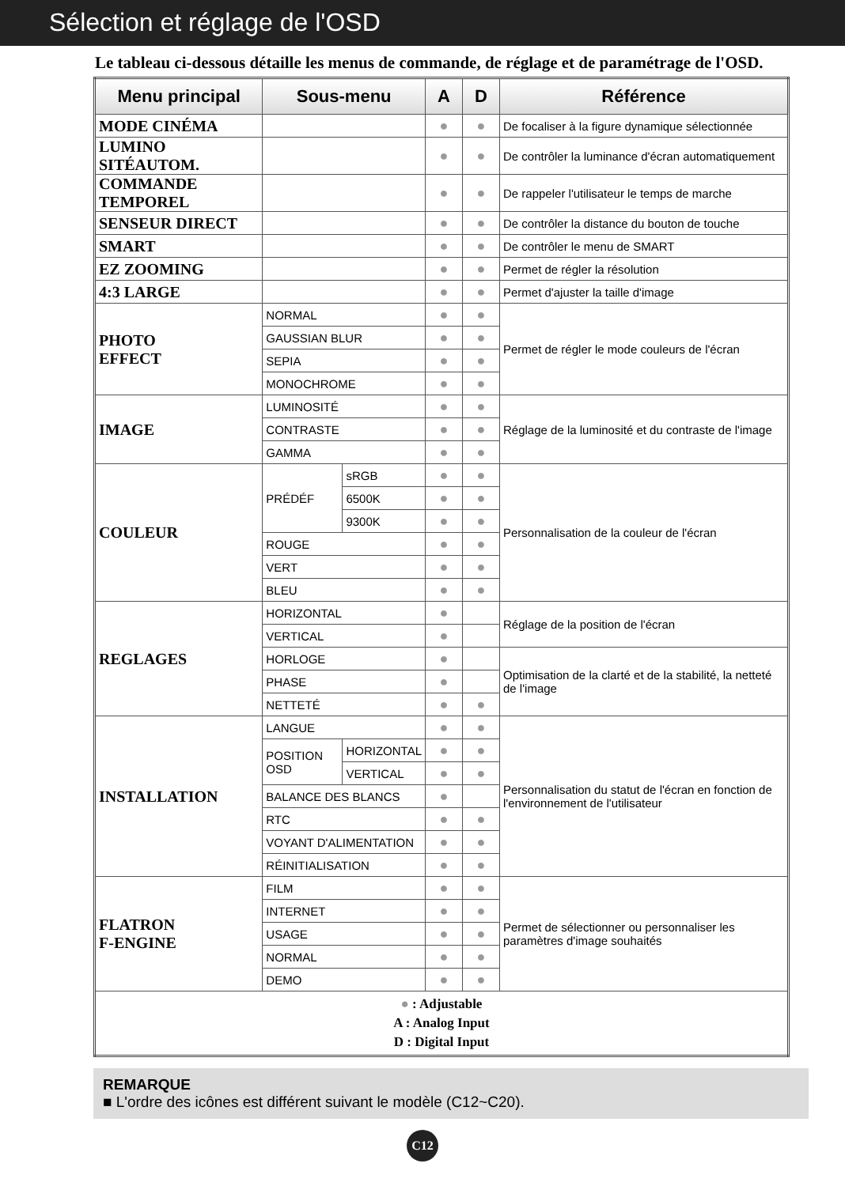Sélection et réglage de l'OSD
Le tableau ci-dessous détaille les menus de commande, de réglage et de paramétrage de l'OSD.
| Menu principal | Sous-menu | | A | D | Référence |
| --- | --- | --- | --- | --- | --- |
| MODE CINÉMA | | | ● | ● | De focaliser à la figure dynamique sélectionnée |
| LUMINO SITÉAUTOM. | | | ● | ● | De contrôler la luminance d'écran automatiquement |
| COMMANDE TEMPOREL | | | ● | ● | De rappeler l'utilisateur le temps de marche |
| SENSEUR DIRECT | | | ● | ● | De contrôler la distance du bouton de touche |
| SMART | | | ● | ● | De contrôler le menu de SMART |
| EZ ZOOMING | | | ● | ● | Permet de régler la résolution |
| 4:3 LARGE | | | ● | ● | Permet d'ajuster la taille d'image |
| PHOTO EFFECT | NORMAL | | ● | ● | Permet de régler le mode couleurs de l'écran |
| | GAUSSIAN BLUR | | ● | ● | |
| | SEPIA | | ● | ● | |
| | MONOCHROME | | ● | ● | |
| IMAGE | LUMINOSITÉ | | ● | ● | Réglage de la luminosité et du contraste de l'image |
| | CONTRASTE | | ● | ● | |
| | GAMMA | | ● | ● | |
| COULEUR | PRÉDÉF | sRGB | ● | ● | Personnalisation de la couleur de l'écran |
| | | 6500K | ● | ● | |
| | | 9300K | ● | ● | |
| | ROUGE | | ● | ● | |
| | VERT | | ● | ● | |
| | BLEU | | ● | ● | |
| REGLAGES | HORIZONTAL | | ● | | Réglage de la position de l'écran |
| | VERTICAL | | ● | | |
| | HORLOGE | | ● | | Optimisation de la clarté et de la stabilité, la netteté de l'image |
| | PHASE | | ● | | |
| | NETTETÉ | | ● | ● | |
| INSTALLATION | LANGUE | | ● | ● | Personnalisation du statut de l'écran en fonction de l'environnement de l'utilisateur |
| | POSITION OSD | HORIZONTAL | ● | ● | |
| | | VERTICAL | ● | ● | |
| | BALANCE DES BLANCS | | ● | | |
| | RTC | | ● | ● | |
| | VOYANT D'ALIMENTATION | | ● | ● | |
| | RÉINITIALISATION | | ● | ● | |
| FLATRON F-ENGINE | FILM | | ● | ● | Permet de sélectionner ou personnaliser les paramètres d'image souhaités |
| | INTERNET | | ● | ● | |
| | USAGE | | ● | ● | |
| | NORMAL | | ● | ● | |
| | DEMO | | ● | ● | |
| ● : Adjustable A : Analog Input D : Digital Input | | | | | |
REMARQUE
■ L'ordre des icônes est différent suivant le modèle (C12~C20).
C12